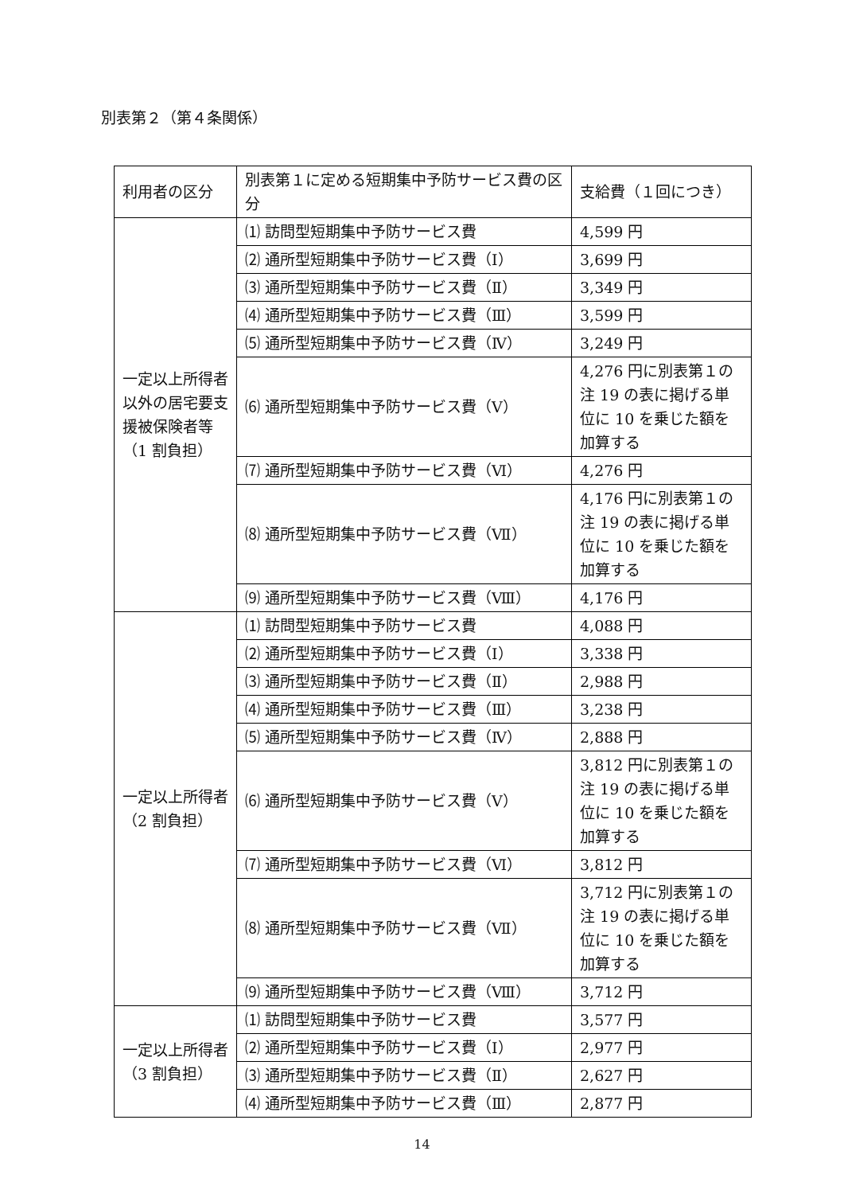別表第２（第４条関係）
| 利用者の区分 | 別表第１に定める短期集中予防サービス費の区分 | 支給費（１回につき） |
| --- | --- | --- |
| 一定以上所得者以外の居宅要支援被保険者等（1 割負担） | ⑴ 訪問型短期集中予防サービス費 | 4,599 円 |
| | ⑵ 通所型短期集中予防サービス費（Ⅰ） | 3,699 円 |
| | ⑶ 通所型短期集中予防サービス費（Ⅱ） | 3,349 円 |
| | ⑷ 通所型短期集中予防サービス費（Ⅲ） | 3,599 円 |
| | ⑸ 通所型短期集中予防サービス費（Ⅳ） | 3,249 円 |
| | ⑹ 通所型短期集中予防サービス費（Ⅴ） | 4,276 円に別表第１の注 19 の表に掲げる単位に 10 を乗じた額を加算する |
| | ⑺ 通所型短期集中予防サービス費（Ⅵ） | 4,276 円 |
| | ⑻ 通所型短期集中予防サービス費（Ⅶ） | 4,176 円に別表第１の注 19 の表に掲げる単位に 10 を乗じた額を加算する |
| | ⑼ 通所型短期集中予防サービス費（Ⅷ） | 4,176 円 |
| 一定以上所得者（2 割負担） | ⑴ 訪問型短期集中予防サービス費 | 4,088 円 |
| | ⑵ 通所型短期集中予防サービス費（Ⅰ） | 3,338 円 |
| | ⑶ 通所型短期集中予防サービス費（Ⅱ） | 2,988 円 |
| | ⑷ 通所型短期集中予防サービス費（Ⅲ） | 3,238 円 |
| | ⑸ 通所型短期集中予防サービス費（Ⅳ） | 2,888 円 |
| | ⑹ 通所型短期集中予防サービス費（Ⅴ） | 3,812 円に別表第１の注 19 の表に掲げる単位に 10 を乗じた額を加算する |
| | ⑺ 通所型短期集中予防サービス費（Ⅵ） | 3,812 円 |
| | ⑻ 通所型短期集中予防サービス費（Ⅶ） | 3,712 円に別表第１の注 19 の表に掲げる単位に 10 を乗じた額を加算する |
| | ⑼ 通所型短期集中予防サービス費（Ⅷ） | 3,712 円 |
| 一定以上所得者（3 割負担） | ⑴ 訪問型短期集中予防サービス費 | 3,577 円 |
| | ⑵ 通所型短期集中予防サービス費（Ⅰ） | 2,977 円 |
| | ⑶ 通所型短期集中予防サービス費（Ⅱ） | 2,627 円 |
| | ⑷ 通所型短期集中予防サービス費（Ⅲ） | 2,877 円 |
14